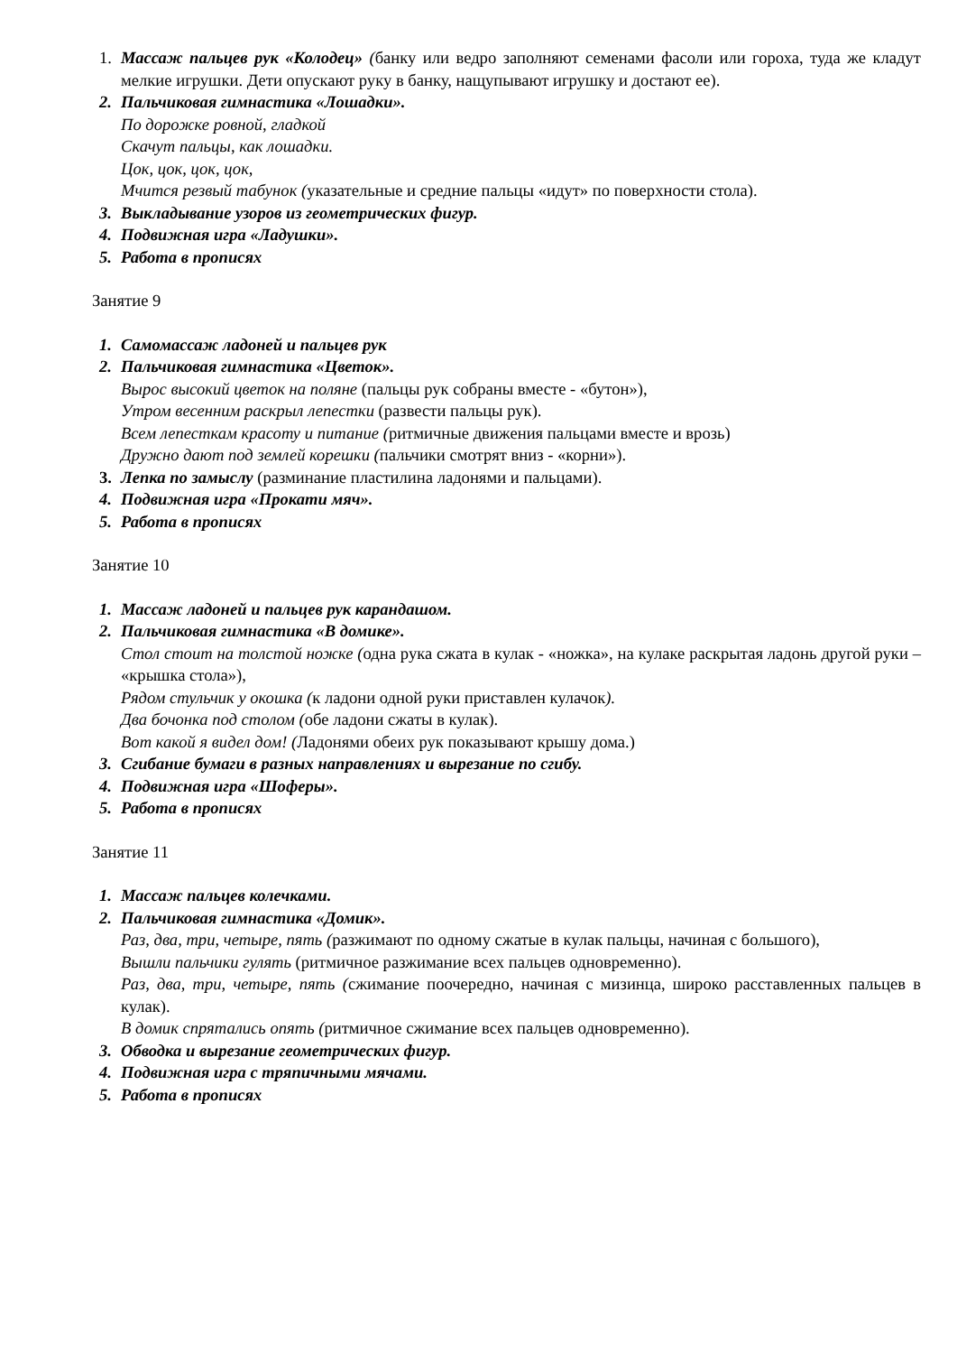1. Массаж пальцев рук «Колодец» (банку или ведро заполняют семенами фасоли или гороха, туда же кладут мелкие игрушки. Дети опускают руку в банку, нащупывают игрушку и достают ее).
2. Пальчиковая гимнастика «Лошадки».
По дорожке ровной, гладкой
Скачут пальцы, как лошадки.
Цок, цок, цок, цок,
Мчится резвый табунок (указательные и средние пальцы «идут» по поверхности стола).
3. Выкладывание узоров из геометрических фигур.
4. Подвижная игра «Ладушки».
5. Работа в прописях
Занятие 9
1. Самомассаж ладоней и пальцев рук
2. Пальчиковая гимнастика «Цветок».
Вырос высокий цветок на поляне (пальцы рук собраны вместе - «бутон»),
Утром весенним раскрыл лепестки (развести пальцы рук).
Всем лепесткам красоту и питание (ритмичные движения пальцами вместе и врозь)
Дружно дают под землей корешки (пальчики смотрят вниз - «корни»).
3. Лепка по замыслу (разминание пластилина ладонями и пальцами).
4. Подвижная игра «Прокати мяч».
5. Работа в прописях
Занятие 10
1. Массаж ладоней и пальцев рук карандашом.
2. Пальчиковая гимнастика «В домике».
Стол стоит на толстой ножке (одна рука сжата в кулак - «ножка», на кулаке раскрытая ладонь другой руки – «крышка стола»),
Рядом стульчик у окошка (к ладони одной руки приставлен кулачок).
Два бочонка под столом (обе ладони сжаты в кулак).
Вот какой я видел дом! (Ладонями обеих рук показывают крышу дома.)
3. Сгибание бумаги в разных направлениях и вырезание по сгибу.
4. Подвижная игра «Шоферы».
5. Работа в прописях
Занятие 11
1. Массаж пальцев колечками.
2. Пальчиковая гимнастика «Домик».
Раз, два, три, четыре, пять (разжимают по одному сжатые в кулак пальцы, начиная с большого),
Вышли пальчики гулять (ритмичное разжимание всех пальцев одновременно).
Раз, два, три, четыре, пять (сжимание поочередно, начиная с мизинца, широко расставленных пальцев в кулак).
В домик спрятались опять (ритмичное сжимание всех пальцев одновременно).
3. Обводка и вырезание геометрических фигур.
4. Подвижная игра с тряпичными мячами.
5. Работа в прописях